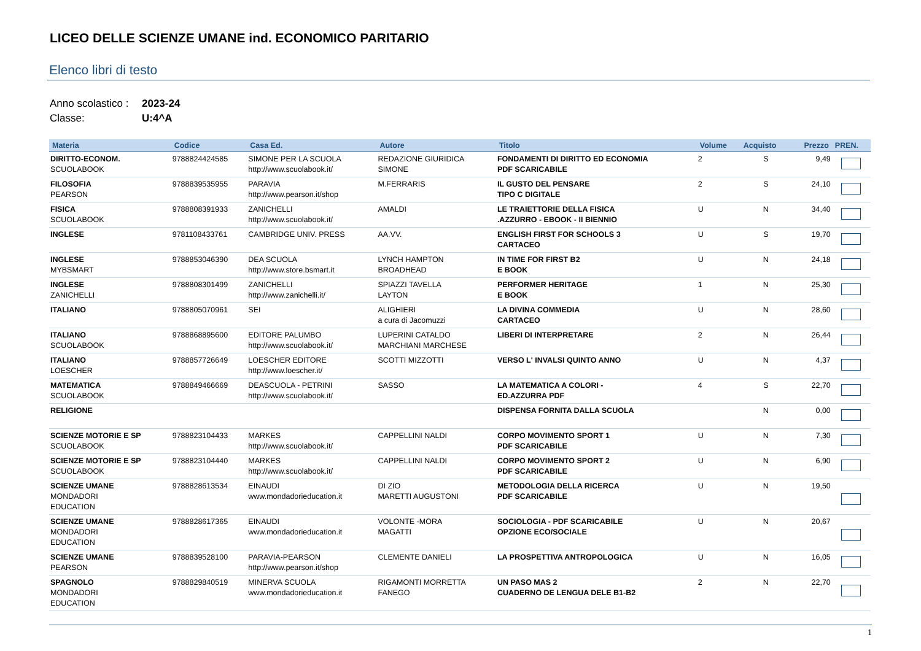LICEO DELLE SCIENZE UMANE ind. ECONOMICO PARITARIO
Elenco libri di testo
Anno scolastico : 2023-24
Classe: U:4^A
| Materia | Codice | Casa Ed. | Autore | Titolo | Volume | Acquisto | Prezzo | PREN. |
| --- | --- | --- | --- | --- | --- | --- | --- | --- |
| DIRITTO-ECONOM. SCUOLABOOK | 9788824424585 | SIMONE PER LA SCUOLA http://www.scuolabook.it/ | REDAZIONE GIURIDICA SIMONE | FONDAMENTI DI DIRITTO ED ECONOMIA PDF SCARICABILE | 2 | S | 9,49 | |
| FILOSOFIA PEARSON | 9788839535955 | PARAVIA http://www.pearson.it/shop | M.FERRARIS | IL GUSTO DEL PENSARE TIPO C DIGITALE | 2 | S | 24,10 | |
| FISICA SCUOLABOOK | 9788808391933 | ZANICHELLI http://www.scuolabook.it/ | AMALDI | LE TRAIETTORIE DELLA FISICA .AZZURRO - EBOOK - II BIENNIO | U | N | 34,40 | |
| INGLESE | 9781108433761 | CAMBRIDGE UNIV. PRESS | AA.VV. | ENGLISH FIRST FOR SCHOOLS 3 CARTACEO | U | S | 19,70 | |
| INGLESE MYBSMART | 9788853046390 | DEA SCUOLA http://www.store.bsmart.it | LYNCH HAMPTON BROADHEAD | IN TIME FOR FIRST B2 E BOOK | U | N | 24,18 | |
| INGLESE ZANICHELLI | 9788808301499 | ZANICHELLI http://www.zanichelli.it/ | SPIAZZI TAVELLA LAYTON | PERFORMER HERITAGE E BOOK | 1 | N | 25,30 | |
| ITALIANO | 9788805070961 | SEI | ALIGHIERI a cura di Jacomuzzi | LA DIVINA COMMEDIA CARTACEO | U | N | 28,60 | |
| ITALIANO SCUOLABOOK | 9788868895600 | EDITORE PALUMBO http://www.scuolabook.it/ | LUPERINI CATALDO MARCHIANI MARCHESE | LIBERI DI INTERPRETARE | 2 | N | 26,44 | |
| ITALIANO LOESCHER | 9788857726649 | LOESCHER EDITORE http://www.loescher.it/ | SCOTTI MIZZOTTI | VERSO L' INVALSI QUINTO ANNO | U | N | 4,37 | |
| MATEMATICA SCUOLABOOK | 9788849466669 | DEASCUOLA - PETRINI http://www.scuolabook.it/ | SASSO | LA MATEMATICA A COLORI - ED.AZZURRA PDF | 4 | S | 22,70 | |
| RELIGIONE | | | | DISPENSA FORNITA DALLA SCUOLA | | N | 0,00 | |
| SCIENZE MOTORIE E SP SCUOLABOOK | 9788823104433 | MARKES http://www.scuolabook.it/ | CAPPELLINI NALDI | CORPO MOVIMENTO SPORT 1 PDF SCARICABILE | U | N | 7,30 | |
| SCIENZE MOTORIE E SP SCUOLABOOK | 9788823104440 | MARKES http://www.scuolabook.it/ | CAPPELLINI NALDI | CORPO MOVIMENTO SPORT 2 PDF SCARICABILE | U | N | 6,90 | |
| SCIENZE UMANE MONDADORI EDUCATION | 9788828613534 | EINAUDI www.mondadorieducation.it | DI ZIO MARETTI AUGUSTONI | METODOLOGIA DELLA RICERCA PDF SCARICABILE | U | N | 19,50 | |
| SCIENZE UMANE MONDADORI EDUCATION | 9788828617365 | EINAUDI www.mondadorieducation.it | VOLONTE -MORA MAGATTI | SOCIOLOGIA - PDF SCARICABILE OPZIONE ECO/SOCIALE | U | N | 20,67 | |
| SCIENZE UMANE PEARSON | 9788839528100 | PARAVIA-PEARSON http://www.pearson.it/shop | CLEMENTE DANIELI | LA PROSPETTIVA ANTROPOLOGICA | U | N | 16,05 | |
| SPAGNOLO MONDADORI EDUCATION | 9788829840519 | MINERVA SCUOLA www.mondadorieducation.it | RIGAMONTI MORRETTA FANEGO | UN PASO MAS 2 CUADERNO DE LENGUA DELE B1-B2 | 2 | N | 22,70 | |
1